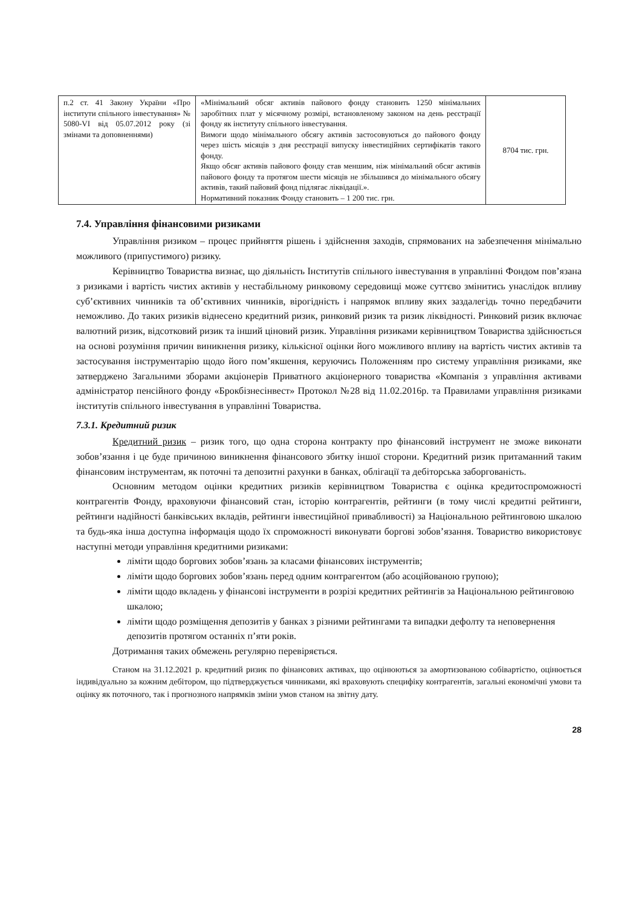| п.2 ст. 41 Закону України «Про інститути спільного інвестування» № 5080-VI від 05.07.2012 року (зі змінами та доповненнями) | «Мінімальний обсяг активів пайового фонду становить 1250 мінімальних заробітних плат у місячному розмірі, встановленому законом на день реєстрації фонду як інституту спільного інвестування. Вимоги щодо мінімального обсягу активів застосовуються до пайового фонду через шість місяців з дня реєстрації випуску інвестиційних сертифікатів такого фонду. Якщо обсяг активів пайового фонду став меншим, ніж мінімальний обсяг активів пайового фонду та протягом шести місяців не збільшився до мінімального обсягу активів, такий пайовий фонд підлягає ліквідації.». Нормативний показник Фонду становить – 1 200 тис. грн. | 8704 тис. грн. |
7.4. Управління фінансовими ризиками
Управління ризиком – процес прийняття рішень і здійснення заходів, спрямованих на забезпечення мінімально можливого (припустимого) ризику.
Керівництво Товариства визнає, що діяльність Інститутів спільного інвестування в управлінні Фондом пов’язана з ризиками і вартість чистих активів у нестабільному ринковому середовищі може суттєво змінитись унаслідок впливу суб’єктивних чинників та об’єктивних чинників, вірогідність і напрямок впливу яких заздалегідь точно передбачити неможливо. До таких ризиків віднесено кредитний ризик, ринковий ризик та ризик ліквідності. Ринковий ризик включає валютний ризик, відсотковий ризик та інший ціновий ризик. Управління ризиками керівництвом Товариства здійснюється на основі розуміння причин виникнення ризику, кількісної оцінки його можливого впливу на вартість чистих активів та застосування інструментарію щодо його пом’якшення, керуючись Положенням про систему управління ризиками, яке затверджено Загальними зборами акціонерів Приватного акціонерного товариства «Компанія з управління активами адміністратор пенсійного фонду «Брокбізнесінвест» Протокол №28 від 11.02.2016р. та Правилами управління ризиками інститутів спільного інвестування в управлінні Товариства.
7.3.1. Кредитний ризик
Кредитний ризик – ризик того, що одна сторона контракту про фінансовий інструмент не зможе виконати зобов’язання і це буде причиною виникнення фінансового збитку іншої сторони. Кредитний ризик притаманний таким фінансовим інструментам, як поточні та депозитні рахунки в банках, облігації та дебіторська заборгованість.
Основним методом оцінки кредитних ризиків керівництвом Товариства є оцінка кредитоспроможності контрагентів Фонду, враховуючи фінансовий стан, історію контрагентів, рейтинги (в тому числі кредитні рейтинги, рейтинги надійності банківських вкладів, рейтинги інвестиційної привабливості) за Національною рейтинговою шкалою та будь-яка інша доступна інформація щодо їх спроможності виконувати боргові зобов’язання. Товариство використовує наступні методи управління кредитними ризиками:
ліміти щодо боргових зобов’язань за класами фінансових інструментів;
ліміти щодо боргових зобов’язань перед одним контрагентом (або асоційованою групою);
ліміти щодо вкладень у фінансові інструменти в розрізі кредитних рейтингів за Національною рейтинговою шкалою;
ліміти щодо розміщення депозитів у банках з різними рейтингами та випадки дефолту та неповернення депозитів протягом останніх п’яти років.
Дотримання таких обмежень регулярно перевіряється.
Станом на 31.12.2021 р. кредитний ризик по фінансових активах, що оцінюються за амортизованою собівартістю, оцінюється індивідуально за кожним дебітором, що підтверджується чинниками, які враховують специфіку контрагентів, загальні економічні умови та оцінку як поточного, так і прогнозного напрямків зміни умов станом на звітну дату.
28